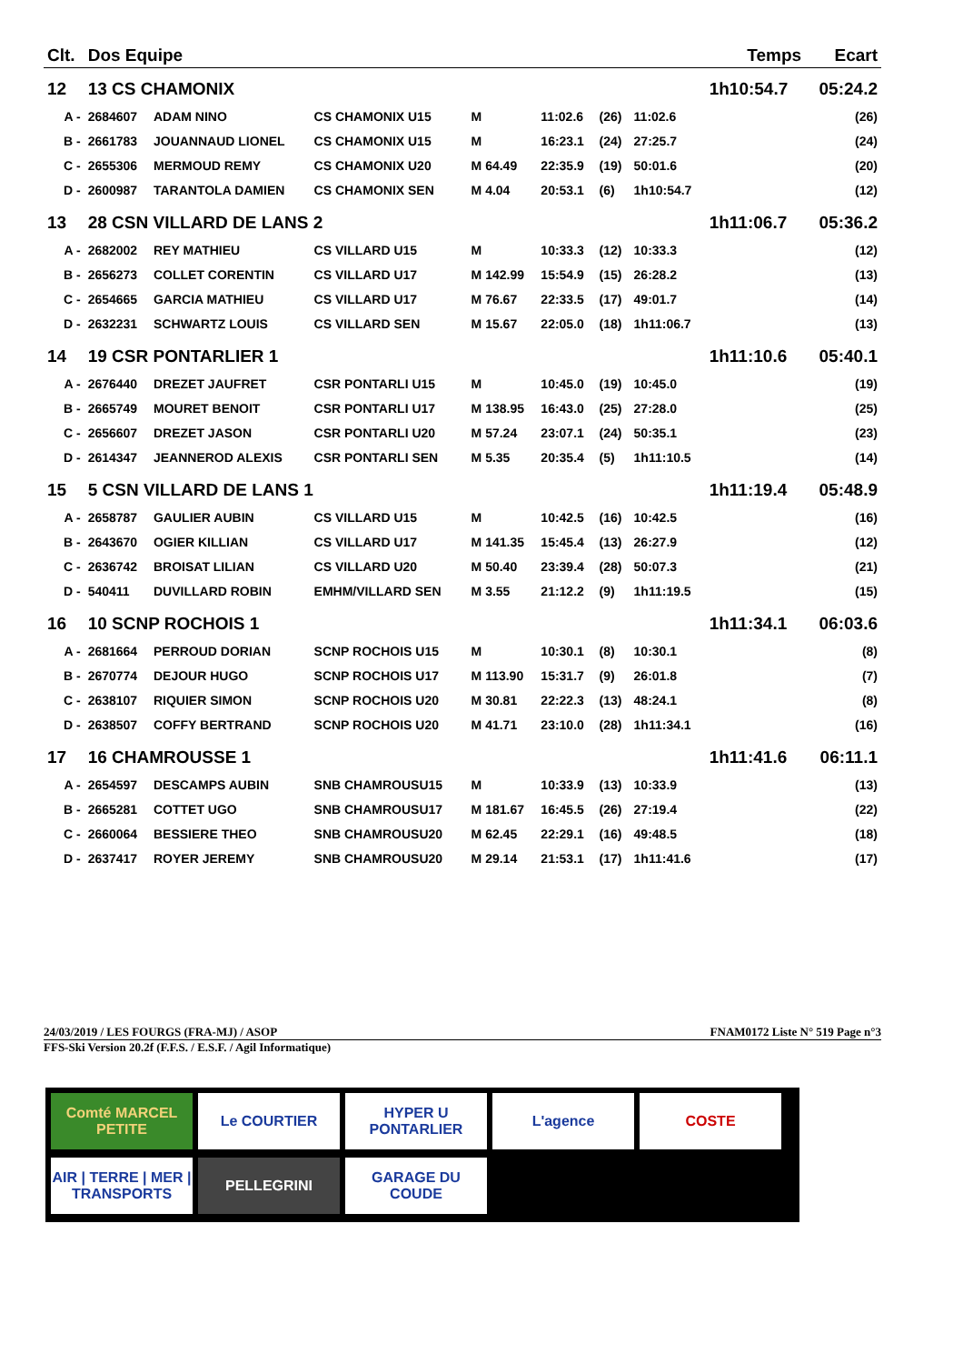| Clt. | Dos Equipe | | | | | | | Temps | Ecart |
| --- | --- | --- | --- | --- | --- | --- | --- | --- | --- |
| 12 | 13 CS CHAMONIX | | | | | | | 1h10:54.7 | 05:24.2 |
| A - | 2684607 | ADAM NINO | CS CHAMONIX U15 | M | 11:02.6 | (26) | 11:02.6 | | (26) |
| B - | 2661783 | JOUANNAUD LIONEL | CS CHAMONIX U15 | M | 16:23.1 | (24) | 27:25.7 | | (24) |
| C - | 2655306 | MERMOUD REMY | CS CHAMONIX U20 | M 64.49 | 22:35.9 | (19) | 50:01.6 | | (20) |
| D - | 2600987 | TARANTOLA DAMIEN | CS CHAMONIX SEN | M 4.04 | 20:53.1 | (6) | 1h10:54.7 | | (12) |
| 13 | 28 CSN VILLARD DE LANS 2 | | | | | | | 1h11:06.7 | 05:36.2 |
| A - | 2682002 | REY MATHIEU | CS VILLARD U15 | M | 10:33.3 | (12) | 10:33.3 | | (12) |
| B - | 2656273 | COLLET CORENTIN | CS VILLARD U17 | M 142.99 | 15:54.9 | (15) | 26:28.2 | | (13) |
| C - | 2654665 | GARCIA MATHIEU | CS VILLARD U17 | M 76.67 | 22:33.5 | (17) | 49:01.7 | | (14) |
| D - | 2632231 | SCHWARTZ LOUIS | CS VILLARD SEN | M 15.67 | 22:05.0 | (18) | 1h11:06.7 | | (13) |
| 14 | 19 CSR PONTARLIER 1 | | | | | | | 1h11:10.6 | 05:40.1 |
| A - | 2676440 | DREZET JAUFRET | CSR PONTARLI U15 | M | 10:45.0 | (19) | 10:45.0 | | (19) |
| B - | 2665749 | MOURET BENOIT | CSR PONTARLI U17 | M 138.95 | 16:43.0 | (25) | 27:28.0 | | (25) |
| C - | 2656607 | DREZET JASON | CSR PONTARLI U20 | M 57.24 | 23:07.1 | (24) | 50:35.1 | | (23) |
| D - | 2614347 | JEANNEROD ALEXIS | CSR PONTARLI SEN | M 5.35 | 20:35.4 | (5) | 1h11:10.5 | | (14) |
| 15 | 5 CSN VILLARD DE LANS 1 | | | | | | | 1h11:19.4 | 05:48.9 |
| A - | 2658787 | GAULIER AUBIN | CS VILLARD U15 | M | 10:42.5 | (16) | 10:42.5 | | (16) |
| B - | 2643670 | OGIER KILLIAN | CS VILLARD U17 | M 141.35 | 15:45.4 | (13) | 26:27.9 | | (12) |
| C - | 2636742 | BROISAT LILIAN | CS VILLARD U20 | M 50.40 | 23:39.4 | (28) | 50:07.3 | | (21) |
| D - | 540411 | DUVILLARD ROBIN | EMHM/VILLARD SEN | M 3.55 | 21:12.2 | (9) | 1h11:19.5 | | (15) |
| 16 | 10 SCNP ROCHOIS 1 | | | | | | | 1h11:34.1 | 06:03.6 |
| A - | 2681664 | PERROUD DORIAN | SCNP ROCHOIS U15 | M | 10:30.1 | (8) | 10:30.1 | | (8) |
| B - | 2670774 | DEJOUR HUGO | SCNP ROCHOIS U17 | M 113.90 | 15:31.7 | (9) | 26:01.8 | | (7) |
| C - | 2638107 | RIQUIER SIMON | SCNP ROCHOIS U20 | M 30.81 | 22:22.3 | (13) | 48:24.1 | | (8) |
| D - | 2638507 | COFFY BERTRAND | SCNP ROCHOIS U20 | M 41.71 | 23:10.0 | (28) | 1h11:34.1 | | (16) |
| 17 | 16 CHAMROUSSE 1 | | | | | | | 1h11:41.6 | 06:11.1 |
| A - | 2654597 | DESCAMPS AUBIN | SNB CHAMROUSU15 | M | 10:33.9 | (13) | 10:33.9 | | (13) |
| B - | 2665281 | COTTET UGO | SNB CHAMROUSU17 | M 181.67 | 16:45.5 | (26) | 27:19.4 | | (22) |
| C - | 2660064 | BESSIERE THEO | SNB CHAMROUSU20 | M 62.45 | 22:29.1 | (16) | 49:48.5 | | (18) |
| D - | 2637417 | ROYER JEREMY | SNB CHAMROUSU20 | M 29.14 | 21:53.1 | (17) | 1h11:41.6 | | (17) |
24/03/2019 / LES FOURGS (FRA-MJ) / ASOP FNAM0172 Liste N° 519 Page n°3
FFS-Ski Version 20.2f (F.F.S. / E.S.F. / Agil Informatique)
Comté MARCEL PETITE
Le COURTIER
HYPER U PONTARLIER
L'agence
COSTE
AIR | TERRE | MER | TRANSPORTS
PELLEGRINI
GARAGE DU COUDE